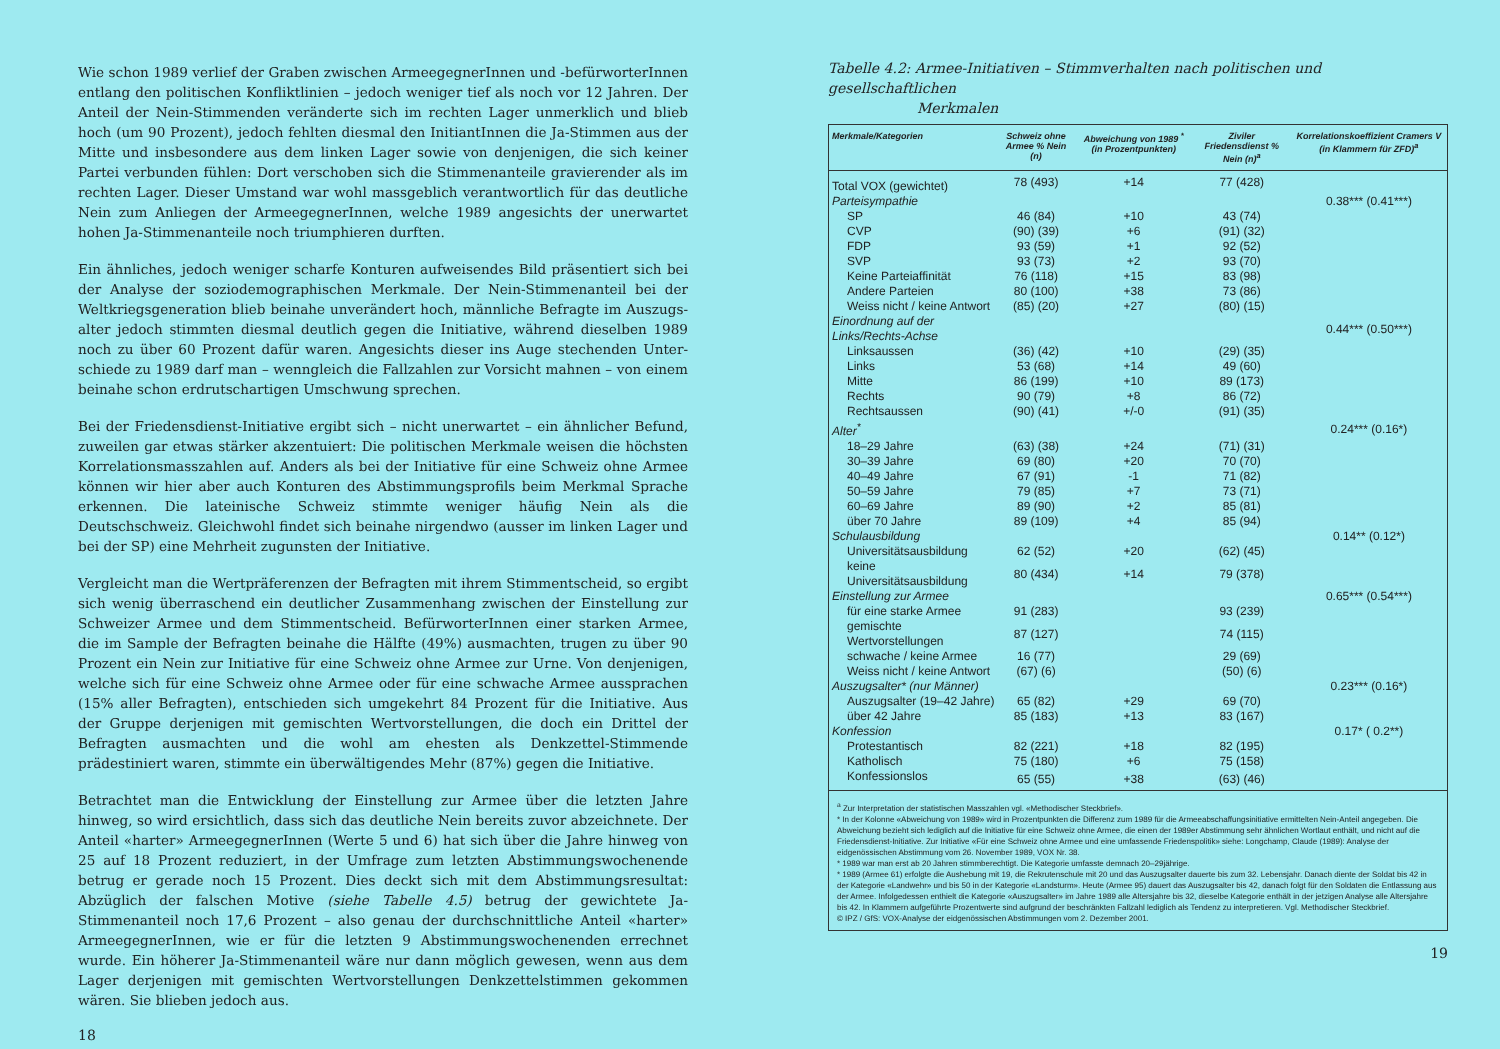Wie schon 1989 verlief der Graben zwischen ArmeegegnerInnen und -befürworterInnen entlang den politischen Konfliktlinien – jedoch weniger tief als noch vor 12 Jahren. Der Anteil der Nein-Stimmenden veränderte sich im rechten Lager unmerklich und blieb hoch (um 90 Prozent), jedoch fehlten diesmal den InitiantInnen die Ja-Stimmen aus der Mitte und insbesondere aus dem linken Lager sowie von denjenigen, die sich keiner Partei verbunden fühlen: Dort verschoben sich die Stimmenanteile gravierender als im rechten Lager. Dieser Umstand war wohl massgeblich verantwortlich für das deutliche Nein zum Anliegen der ArmeegegnerInnen, welche 1989 angesichts der unerwartet hohen Ja-Stimmenanteile noch triumphieren durften.
Ein ähnliches, jedoch weniger scharfe Konturen aufweisendes Bild präsentiert sich bei der Analyse der soziodemographischen Merkmale. Der Nein-Stimmenanteil bei der Weltkriegsgeneration blieb beinahe unverändert hoch, männliche Befragte im Auszugs­alter jedoch stimmten diesmal deutlich gegen die Initiative, während dieselben 1989 noch zu über 60 Prozent dafür waren. Angesichts dieser ins Auge stechenden Unter­schiede zu 1989 darf man – wenngleich die Fallzahlen zur Vorsicht mahnen – von einem beinahe schon erdrutschartigen Umschwung sprechen.
Bei der Friedensdienst-Initiative ergibt sich – nicht unerwartet – ein ähnlicher Befund, zuweilen gar etwas stärker akzentuiert: Die politischen Merkmale weisen die höchsten Korrelationsmasszahlen auf. Anders als bei der Initiative für eine Schweiz ohne Armee können wir hier aber auch Konturen des Abstimmungsprofils beim Merkmal Sprache erkennen. Die lateinische Schweiz stimmte weniger häufig Nein als die Deutschschweiz. Gleichwohl findet sich beinahe nirgendwo (ausser im linken Lager und bei der SP) eine Mehrheit zugunsten der Initiative.
Vergleicht man die Wertpräferenzen der Befragten mit ihrem Stimmentscheid, so ergibt sich wenig überraschend ein deutlicher Zusammenhang zwischen der Einstellung zur Schweizer Armee und dem Stimmentscheid. BefürworterInnen einer starken Armee, die im Sample der Befragten beinahe die Hälfte (49%) ausmachten, trugen zu über 90 Pro­zent ein Nein zur Initiative für eine Schweiz ohne Armee zur Urne. Von denjenigen, wel­che sich für eine Schweiz ohne Armee oder für eine schwache Armee aussprachen (15% aller Befragten), entschieden sich umgekehrt 84 Prozent für die Initiative. Aus der Grup­pe derjenigen mit gemischten Wertvorstellungen, die doch ein Drittel der Befragten aus­machten und die wohl am ehesten als Denkzettel-Stimmende prädestiniert waren, stimm­te ein überwältigendes Mehr (87%) gegen die Initiative.
Betrachtet man die Entwicklung der Einstellung zur Armee über die letzten Jahre hinweg, so wird ersichtlich, dass sich das deutliche Nein bereits zuvor abzeichnete. Der Anteil «harter» ArmeegegnerInnen (Werte 5 und 6) hat sich über die Jahre hinweg von 25 auf 18 Prozent reduziert, in der Umfrage zum letzten Abstimmungswochenende betrug er gerade noch 15 Prozent. Dies deckt sich mit dem Abstimmungsresultat: Abzüglich der falschen Motive (siehe Tabelle 4.5) betrug der gewichtete Ja-Stimmenanteil noch 17,6 Prozent – also genau der durchschnittliche Anteil «harter» ArmeegegnerInnen, wie er für die letzten 9 Abstimmungswochenenden errechnet wurde. Ein höherer Ja-Stimmenanteil wäre nur dann möglich gewesen, wenn aus dem Lager derjenigen mit gemischten Wert­vorstellungen Denkzettelstimmen gekommen wären. Sie blieben jedoch aus.
18
Tabelle 4.2: Armee-Initiativen – Stimmverhalten nach politischen und gesellschaftlichen
Merkmalen
| Merkmale/Kategorien | Schweiz ohne Armee % Nein (n) | Abweichung von 1989 <sup>*</sup> (in Prozentpunkten) | Ziviler Friedensdienst % Nein (n)<sup>a</sup> | Korrelationskoeffizient Cramers V (in Klammern für ZFD)<sup>a</sup> |
| --- | --- | --- | --- | --- |
| Total VOX (gewichtet) | 78 (493) | +14 | 77 (428) | |
| Parteisympathie | | | | 0.38*** (0.41***) |
| SP | 46 (84) | +10 | 43 (74) | |
| CVP | (90) (39) | +6 | (91) (32) | |
| FDP | 93 (59) | +1 | 92 (52) | |
| SVP | 93 (73) | +2 | 93 (70) | |
| Keine Parteiaffinität | 76 (118) | +15 | 83 (98) | |
| Andere Parteien | 80 (100) | +38 | 73 (86) | |
| Weiss nicht / keine Antwort | (85) (20) | +27 | (80) (15) | |
| Einordnung auf der Links/Rechts-Achse | | | | 0.44*** (0.50***) |
| Linksaussen | (36) (42) | +10 | (29) (35) | |
| Links | 53 (68) | +14 | 49 (60) | |
| Mitte | 86 (199) | +10 | 89 (173) | |
| Rechts | 90 (79) | +8 | 86 (72) | |
| Rechtsaussen | (90) (41) | +/-0 | (91) (35) | |
| Alter<sup>*</sup> | | | | 0.24*** (0.16*) |
| 18–29 Jahre | (63) (38) | +24 | (71) (31) | |
| 30–39 Jahre | 69 (80) | +20 | 70 (70) | |
| 40–49 Jahre | 67 (91) | -1 | 71 (82) | |
| 50–59 Jahre | 79 (85) | +7 | 73 (71) | |
| 60–69 Jahre | 89 (90) | +2 | 85 (81) | |
| über 70 Jahre | 89 (109) | +4 | 85 (94) | |
| Schulausbildung | | | | 0.14** (0.12*) |
| Universitätsausbildung | 62 (52) | +20 | (62) (45) | |
| keine Universitätsausbildung | 80 (434) | +14 | 79 (378) | |
| Einstellung zur Armee | | | | 0.65*** (0.54***) |
| für eine starke Armee | 91 (283) | | 93 (239) | |
| gemischte Wertvorstellungen | 87 (127) | | 74 (115) | |
| schwache / keine Armee | 16 (77) | | 29 (69) | |
| Weiss nicht / keine Antwort | (67) (6) | | (50) (6) | |
| Auszugsalter* (nur Männer) | | | | 0.23*** (0.16*) |
| Auszugsalter (19–42 Jahre) | 65 (82) | +29 | 69 (70) | |
| über 42 Jahre | 85 (183) | +13 | 83 (167) | |
| Konfession | | | | 0.17* ( 0.2**) |
| Protestantisch | 82 (221) | +18 | 82 (195) | |
| Katholisch | 75 (180) | +6 | 75 (158) | |
| Konfessionslos | 65 (55) | +38 | (63) (46) | |
<sup>a</sup> Zur Interpretation der statistischen Masszahlen vgl. «Methodischer Steckbrief».
* In der Kolonne «Abweichung von 1989» wird in Prozentpunkten die Differenz zum 1989 für die Armeeabschaffungsinitiative ermittelten Nein-Anteil angegeben. Die Abweichung bezieht sich lediglich auf die Initiative für eine Schweiz ohne Armee, die einen der 1989er Abstimmung sehr ähnlichen Wortlaut enthält, und nicht auf die Friedensdienst-Initiative. Zur Initiative «Für eine Schweiz ohne Armee und eine umfassende Friedenspolitik» siehe: Longchamp, Claude (1989): Analyse der eidgenössischen Abstimmung vom 26. November 1989, VOX Nr. 38.
* 1989 war man erst ab 20 Jahren stimmberechtigt. Die Kategorie umfasste demnach 20–29jährige.
* 1989 (Armee 61) erfolgte die Aushebung mit 19, die Rekrutenschule mit 20 und das Auszugsalter dauerte bis zum 32. Lebens­jahr. Danach diente der Soldat bis 42 in der Kategorie «Landwehr» und bis 50 in der Kategorie «Landsturm». Heute (Armee 95) dauert das Auszugsalter bis 42, danach folgt für den Soldaten die Entlassung aus der Armee. Infolgedessen enthielt die Katego­rie «Auszugsalter» im Jahre 1989 alle Altersjahre bis 32, dieselbe Kategorie enthält in der jetzigen Analyse alle Altersjahre bis 42. In Klammern aufgeführte Prozentwerte sind aufgrund der beschränkten Fallzahl lediglich als Tendenz zu interpretieren. Vgl. Methodischer Steckbrief.
© IPZ / GfS: VOX-Analyse der eidgenössischen Abstimmungen vom 2. Dezember 2001.
19